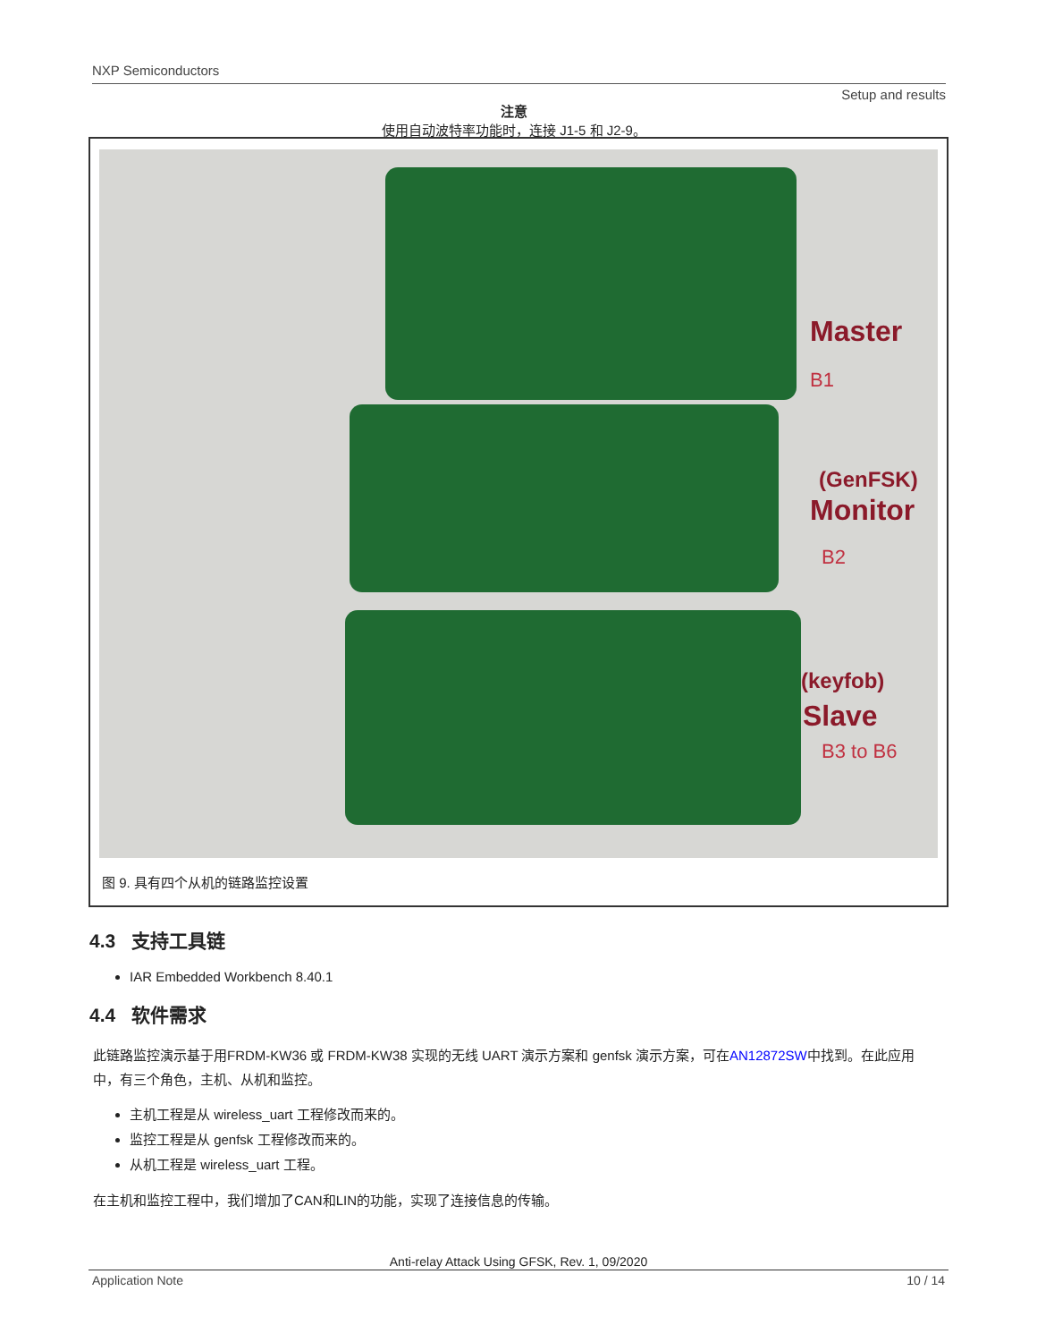NXP Semiconductors
Setup and results
注意
使用自动波特率功能时，连接 J1-5 和 J2-9。
Master
B1
(GenFSK)
Monitor
B2
(keyfob)
Slave
B3 to B6
图 9. 具有四个从机的链路监控设置
4.3 支持工具链
IAR Embedded Workbench 8.40.1
4.4 软件需求
此链路监控演示基于用FRDM-KW36 或 FRDM-KW38 实现的无线 UART 演示方案和 genfsk 演示方案，可在AN12872SW中找到。在此应用中，有三个角色，主机、从机和监控。
主机工程是从 wireless_uart 工程修改而来的。
监控工程是从 genfsk 工程修改而来的。
从机工程是 wireless_uart 工程。
在主机和监控工程中，我们增加了CAN和LIN的功能，实现了连接信息的传输。
Anti-relay Attack Using GFSK, Rev. 1, 09/2020
Application Note 10 / 14